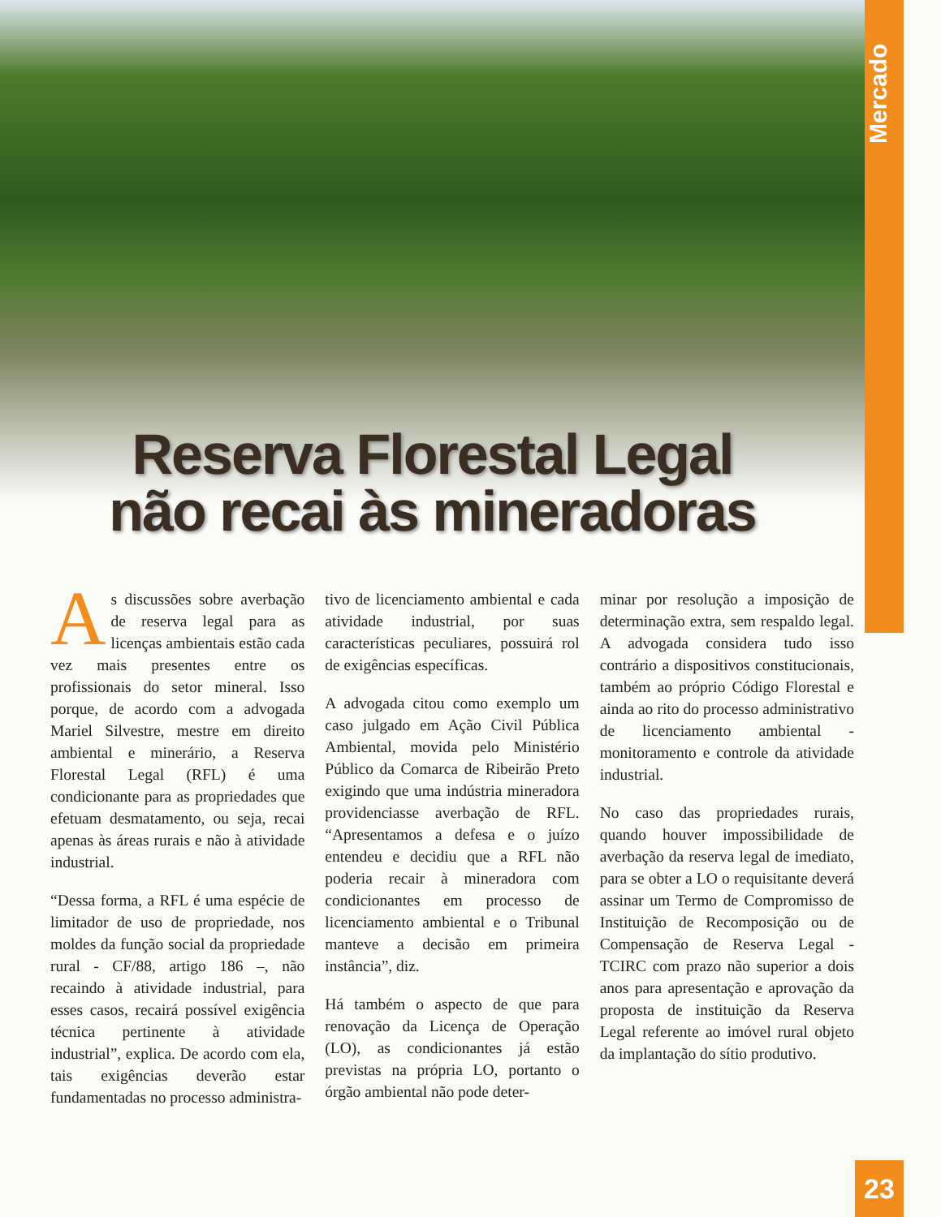Mercado
Reserva Florestal Legal
não recai às mineradoras
As discussões sobre averbação de reserva legal para as licenças ambientais estão cada vez mais presentes entre os profissionais do setor mineral. Isso porque, de acordo com a advogada Mariel Silvestre, mestre em direito ambiental e minerário, a Reserva Florestal Legal (RFL) é uma condicionante para as propriedades que efetuam desmatamento, ou seja, recai apenas às áreas rurais e não à atividade industrial.
“Dessa forma, a RFL é uma espécie de limitador de uso de propriedade, nos moldes da função social da propriedade rural - CF/88, artigo 186 –, não recaindo à atividade industrial, para esses casos, recairá possível exigência técnica pertinente à atividade industrial”, explica. De acordo com ela, tais exigências deverão estar fundamentadas no processo administra-
tivo de licenciamento ambiental e cada atividade industrial, por suas características peculiares, possuirá rol de exigências específicas.
A advogada citou como exemplo um caso julgado em Ação Civil Pública Ambiental, movida pelo Ministério Público da Comarca de Ribeirão Preto exigindo que uma indústria mineradora providenciasse averbação de RFL. “Apresentamos a defesa e o juízo entendeu e decidiu que a RFL não poderia recair à mineradora com condicionantes em processo de licenciamento ambiental e o Tribunal manteve a decisão em primeira instância”, diz.
Há também o aspecto de que para renovação da Licença de Operação (LO), as condicionantes já estão previstas na própria LO, portanto o órgão ambiental não pode deter-
minar por resolução a imposição de determinação extra, sem respaldo legal. A advogada considera tudo isso contrário a dispositivos constitucionais, também ao próprio Código Florestal e ainda ao rito do processo administrativo de licenciamento ambiental - monitoramento e controle da atividade industrial.
No caso das propriedades rurais, quando houver impossibilidade de averbação da reserva legal de imediato, para se obter a LO o requisitante deverá assinar um Termo de Compromisso de Instituição de Recomposição ou de Compensação de Reserva Legal - TCIRC com prazo não superior a dois anos para apresentação e aprovação da proposta de instituição da Reserva Legal referente ao imóvel rural objeto da implantação do sítio produtivo.
23